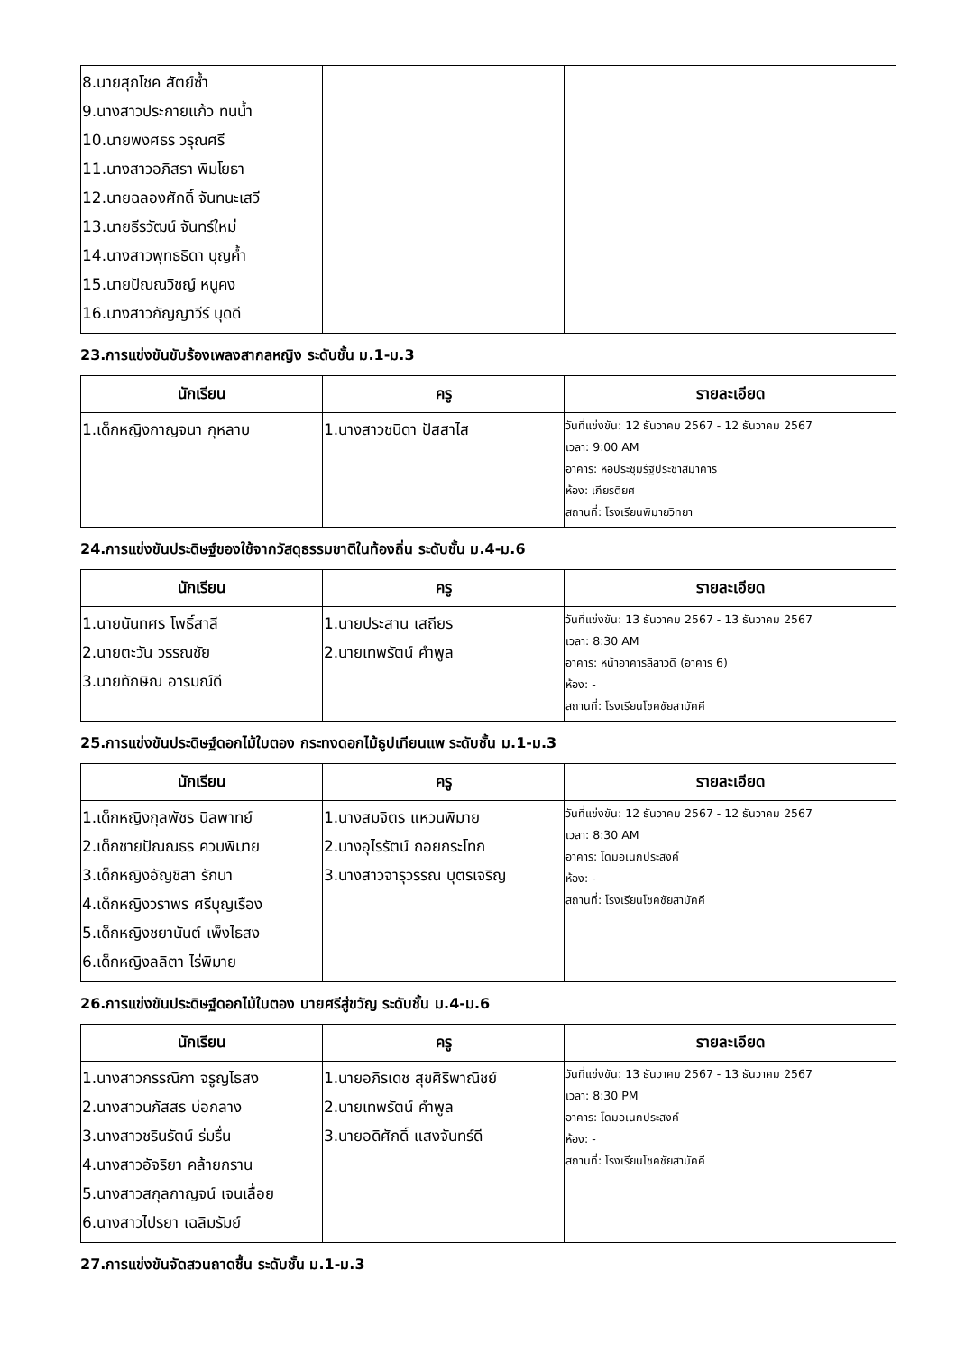| 8.นายสุภโชค สัตย์ซ้ำ 9.นางสาวประกายแก้ว ทนน้ำ 10.นายพงศธร วรุณศรี 11.นางสาวอภิสรา พิมโยธา 12.นายฉลองศักดิ์ จันทนะเสวี 13.นายธีรวัฒน์ จันทร์ใหม่ 14.นางสาวพุทธธิดา บุญค้ำ 15.นายปัณณวิชญ์ หนูคง 16.นางสาวกัญญาวีร์ บุดดี | | |
23.การแข่งขันขับร้องเพลงสากลหญิง ระดับชั้น ม.1-ม.3
| นักเรียน | ครู | รายละเอียด |
| --- | --- | --- |
| 1.เด็กหญิงกาญจนา กุหลาบ | 1.นางสาวชนิดา ปัสสาไส | วันที่แข่งขัน: 12 ธันวาคม 2567 - 12 ธันวาคม 2567 เวลา: 9:00 AM อาคาร: หอประชุมรัฐประชาสมาคาร ห้อง: เกียรติยศ สถานที่: โรงเรียนพิมายวิทยา |
24.การแข่งขันประดิษฐ์ของใช้จากวัสดุธรรมชาติในท้องถิ่น ระดับชั้น ม.4-ม.6
| นักเรียน | ครู | รายละเอียด |
| --- | --- | --- |
| 1.นายนันทศร โพธิ์สาลี 2.นายตะวัน วรรณชัย 3.นายทักษิณ อารมณ์ดี | 1.นายประสาน เสถียร 2.นายเทพรัตน์ คำพูล | วันที่แข่งขัน: 13 ธันวาคม 2567 - 13 ธันวาคม 2567 เวลา: 8:30 AM อาคาร: หน้าอาคารลีลาวดี (อาคาร 6) ห้อง: - สถานที่: โรงเรียนโชคชัยสามัคคี |
25.การแข่งขันประดิษฐ์ดอกไม้ใบตอง กระทงดอกไม้ธูปเทียนแพ ระดับชั้น ม.1-ม.3
| นักเรียน | ครู | รายละเอียด |
| --- | --- | --- |
| 1.เด็กหญิงกุลพัชร นิลพาทย์ 2.เด็กชายปัณณธร ควบพิมาย 3.เด็กหญิงอัญชิสา รักนา 4.เด็กหญิงวราพร ศรีบุญเรือง 5.เด็กหญิงชยานันต์ เพ็งไธสง 6.เด็กหญิงลลิตา ไร่พิมาย | 1.นางสมจิตร แหวนพิมาย 2.นางอุไรรัตน์ ถอยกระโทก 3.นางสาวจารุวรรณ บุตรเจริญ | วันที่แข่งขัน: 12 ธันวาคม 2567 - 12 ธันวาคม 2567 เวลา: 8:30 AM อาคาร: โดมอเนกประสงค์ ห้อง: - สถานที่: โรงเรียนโชคชัยสามัคคี |
26.การแข่งขันประดิษฐ์ดอกไม้ใบตอง บายศรีสู่ขวัญ ระดับชั้น ม.4-ม.6
| นักเรียน | ครู | รายละเอียด |
| --- | --- | --- |
| 1.นางสาวกรรณิกา จรูญไธสง 2.นางสาวนภัสสร บ่อกลาง 3.นางสาวชรินรัตน์ ร่มรื่น 4.นางสาวอัจริยา คล้ายกราน 5.นางสาวสกุลกาญจน์ เจนเลื่อย 6.นางสาวไปรยา เฉลิมรัมย์ | 1.นายอภิรเดช สุขศิริพาณิชย์ 2.นายเทพรัตน์ คำพูล 3.นายอดิศักดิ์ แสงจันทร์ดี | วันที่แข่งขัน: 13 ธันวาคม 2567 - 13 ธันวาคม 2567 เวลา: 8:30 PM อาคาร: โดมอเนกประสงค์ ห้อง: - สถานที่: โรงเรียนโชคชัยสามัคคี |
27.การแข่งขันจัดสวนถาดชื้น ระดับชั้น ม.1-ม.3